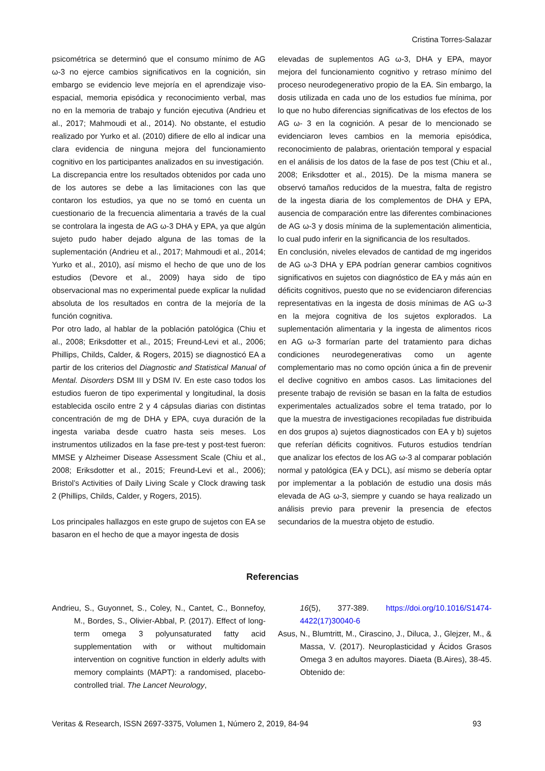Cristina Torres-Salazar
psicométrica se determinó que el consumo mínimo de AG ω-3 no ejerce cambios significativos en la cognición, sin embargo se evidencio leve mejoría en el aprendizaje viso-espacial, memoria episódica y reconocimiento verbal, mas no en la memoria de trabajo y función ejecutiva (Andrieu et al., 2017; Mahmoudi et al., 2014). No obstante, el estudio realizado por Yurko et al. (2010) difiere de ello al indicar una clara evidencia de ninguna mejora del funcionamiento cognitivo en los participantes analizados en su investigación.
La discrepancia entre los resultados obtenidos por cada uno de los autores se debe a las limitaciones con las que contaron los estudios, ya que no se tomó en cuenta un cuestionario de la frecuencia alimentaria a través de la cual se controlara la ingesta de AG ω-3 DHA y EPA, ya que algún sujeto pudo haber dejado alguna de las tomas de la suplementación (Andrieu et al., 2017; Mahmoudi et al., 2014; Yurko et al., 2010), así mismo el hecho de que uno de los estudios (Devore et al., 2009) haya sido de tipo observacional mas no experimental puede explicar la nulidad absoluta de los resultados en contra de la mejoría de la función cognitiva.
Por otro lado, al hablar de la población patológica (Chiu et al., 2008; Eriksdotter et al., 2015; Freund-Levi et al., 2006; Phillips, Childs, Calder, & Rogers, 2015) se diagnosticó EA a partir de los criterios del Diagnostic and Statistical Manual of Mental. Disorders DSM III y DSM IV. En este caso todos los estudios fueron de tipo experimental y longitudinal, la dosis establecida oscilo entre 2 y 4 cápsulas diarias con distintas concentración de mg de DHA y EPA, cuya duración de la ingesta variaba desde cuatro hasta seis meses. Los instrumentos utilizados en la fase pre-test y post-test fueron: MMSE y Alzheimer Disease Assessment Scale (Chiu et al., 2008; Eriksdotter et al., 2015; Freund-Levi et al., 2006); Bristol’s Activities of Daily Living Scale y Clock drawing task 2 (Phillips, Childs, Calder, y Rogers, 2015).
Los principales hallazgos en este grupo de sujetos con EA se basaron en el hecho de que a mayor ingesta de dosis
elevadas de suplementos AG ω-3, DHA y EPA, mayor mejora del funcionamiento cognitivo y retraso mínimo del proceso neurodegenerativo propio de la EA. Sin embargo, la dosis utilizada en cada uno de los estudios fue mínima, por lo que no hubo diferencias significativas de los efectos de los AG ω- 3 en la cognición. A pesar de lo mencionado se evidenciaron leves cambios en la memoria episódica, reconocimiento de palabras, orientación temporal y espacial en el análisis de los datos de la fase de pos test (Chiu et al., 2008; Eriksdotter et al., 2015). De la misma manera se observó tamaños reducidos de la muestra, falta de registro de la ingesta diaria de los complementos de DHA y EPA, ausencia de comparación entre las diferentes combinaciones de AG ω-3 y dosis mínima de la suplementación alimenticia, lo cual pudo inferir en la significancia de los resultados.
En conclusión, niveles elevados de cantidad de mg ingeridos de AG ω-3 DHA y EPA podrían generar cambios cognitivos significativos en sujetos con diagnóstico de EA y más aún en déficits cognitivos, puesto que no se evidenciaron diferencias representativas en la ingesta de dosis mínimas de AG ω-3 en la mejora cognitiva de los sujetos explorados. La suplementación alimentaria y la ingesta de alimentos ricos en AG ω-3 formarían parte del tratamiento para dichas condiciones neurodegenerativas como un agente complementario mas no como opción única a fin de prevenir el declive cognitivo en ambos casos. Las limitaciones del presente trabajo de revisión se basan en la falta de estudios experimentales actualizados sobre el tema tratado, por lo que la muestra de investigaciones recopiladas fue distribuida en dos grupos a) sujetos diagnosticados con EA y b) sujetos que referían déficits cognitivos. Futuros estudios tendrían que analizar los efectos de los AG ω-3 al comparar población normal y patológica (EA y DCL), así mismo se debería optar por implementar a la población de estudio una dosis más elevada de AG ω-3, siempre y cuando se haya realizado un análisis previo para prevenir la presencia de efectos secundarios de la muestra objeto de estudio.
Referencias
Andrieu, S., Guyonnet, S., Coley, N., Cantet, C., Bonnefoy, M., Bordes, S., Olivier-Abbal, P. (2017). Effect of long-term omega 3 polyunsaturated fatty acid supplementation with or without multidomain intervention on cognitive function in elderly adults with memory complaints (MAPT): a randomised, placebo-controlled trial. The Lancet Neurology,
16(5), 377-389. https://doi.org/10.1016/S1474-4422(17)30040-6
Asus, N., Blumtritt, M., Cirascino, J., Diluca, J., Glejzer, M., & Massa, V. (2017). Neuroplasticidad y Ácidos Grasos Omega 3 en adultos mayores. Diaeta (B.Aires), 38-45. Obtenido de:
Veritas & Research, ISSN 2697-3375, Volumen 1, Número 2, 2019, 84-94 93